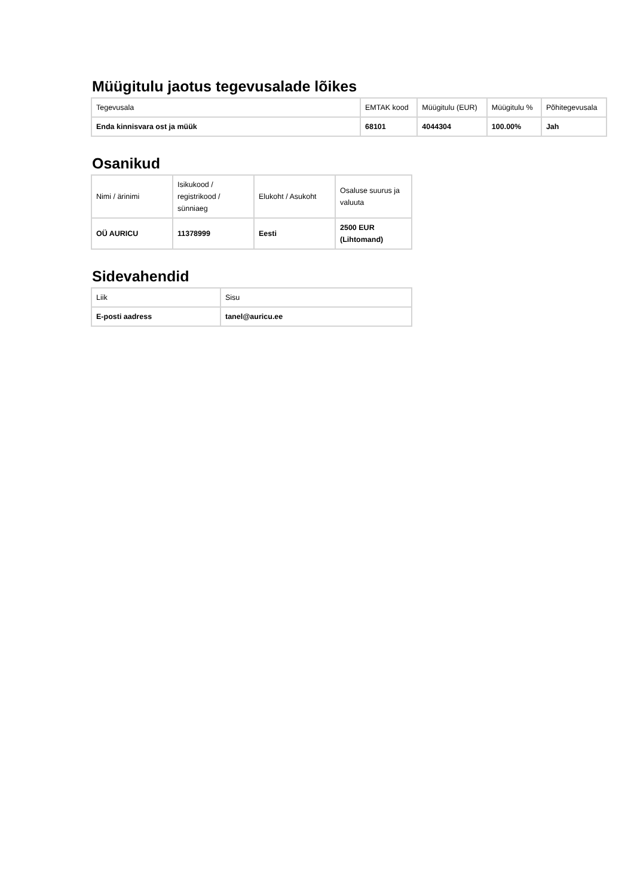Müügitulu jaotus tegevusalade lõikes
| Tegevusala | EMTAK kood | Müügitulu (EUR) | Müügitulu % | Põhitegevusala |
| --- | --- | --- | --- | --- |
| Enda kinnisvara ost ja müük | 68101 | 4044304 | 100.00% | Jah |
Osanikud
| Nimi / ärinimi | Isikukood / registrikood / sünniaeg | Elukoht / Asukoht | Osaluse suurus ja valuuta |
| --- | --- | --- | --- |
| OÜ AURICU | 11378999 | Eesti | 2500 EUR (Lihtomand) |
Sidevahendid
| Liik | Sisu |
| --- | --- |
| E-posti aadress | tanel@auricu.ee |